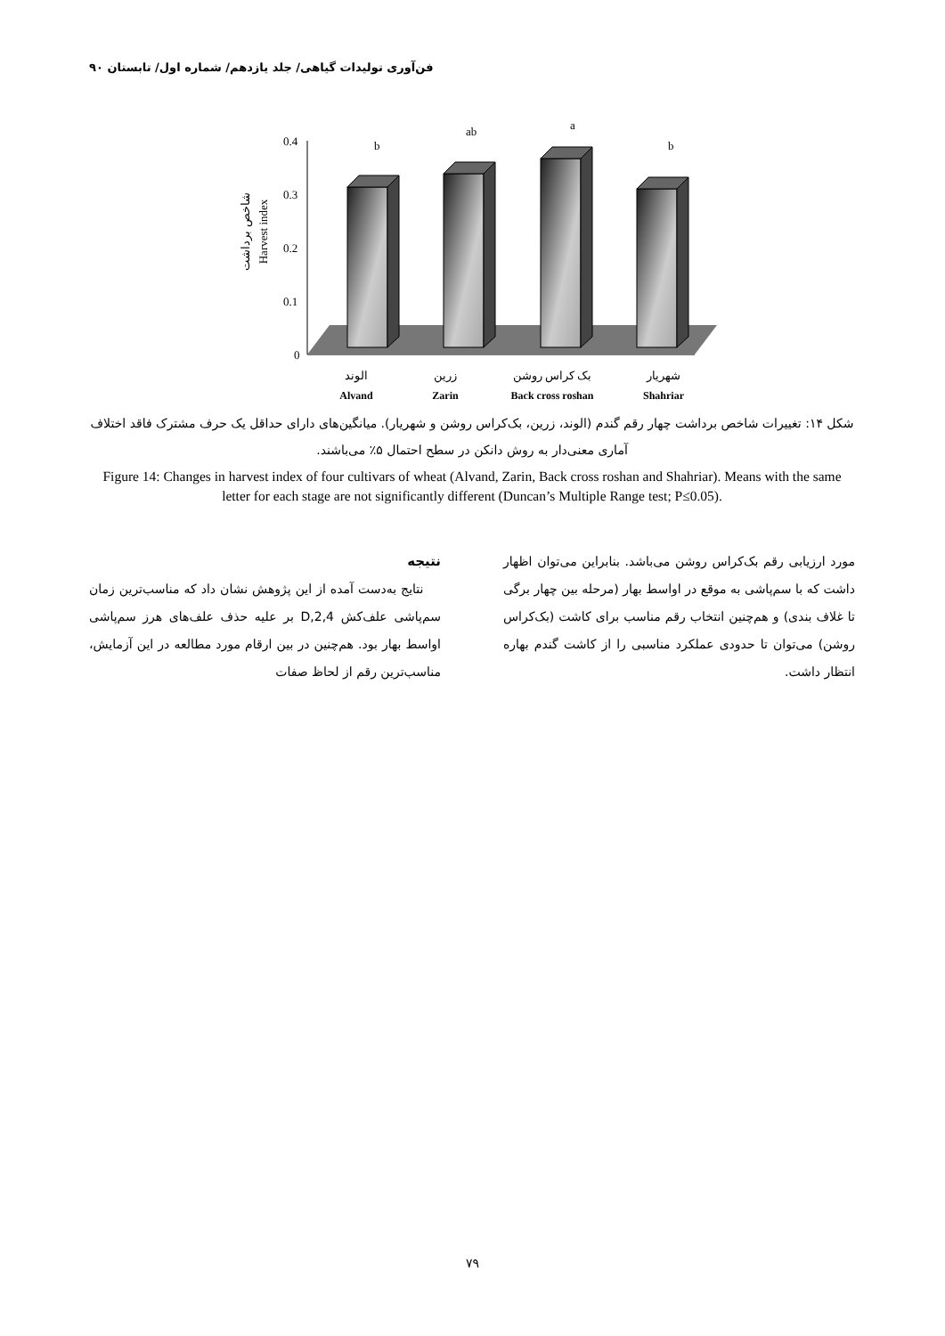فن‌آوری تولیدات گیاهی/ جلد یازدهم/ شماره اول/ تابستان ۹۰
شاخص برداشت
Harvest index
0.4
0.3
0.2
0.1
0
b
ab
a
b
الوند
زرین
بک کراس روشن
شهریار
Alvand
Zarin
Back cross roshan
Shahriar
شکل ۱۴: تغییرات شاخص برداشت چهار رقم گندم (الوند، زرین، بک‌کراس روشن و شهریار). میانگین‌های دارای حداقل یک حرف مشترک فاقد اختلاف آماری معنی‌دار به روش دانکن در سطح احتمال ۵٪ می‌باشند.
Figure 14: Changes in harvest index of four cultivars of wheat (Alvand, Zarin, Back cross roshan and Shahriar). Means with the same letter for each stage are not significantly different (Duncan’s Multiple Range test; P≤0.05).
نتیجه
نتایج به‌دست آمده از این پژوهش نشان داد که مناسب‌ترین زمان سم‌پاشی علف‌کش 2,4,D بر علیه حذف علف‌های هرز سم‌پاشی اواسط بهار بود. هم‌چنین در بین ارقام مورد مطالعه در این آزمایش، مناسب‌ترین رقم از لحاظ صفات
مورد ارزیابی رقم بک‌کراس روشن می‌باشد. بنابراین می‌توان اظهار داشت که با سم‌پاشی به موقع در اواسط بهار (مرحله بین چهار برگی تا غلاف بندی) و هم‌چنین انتخاب رقم مناسب برای کاشت (بک‌کراس روشن) می‌توان تا حدودی عملکرد مناسبی را از کاشت گندم بهاره انتظار داشت.
۷۹